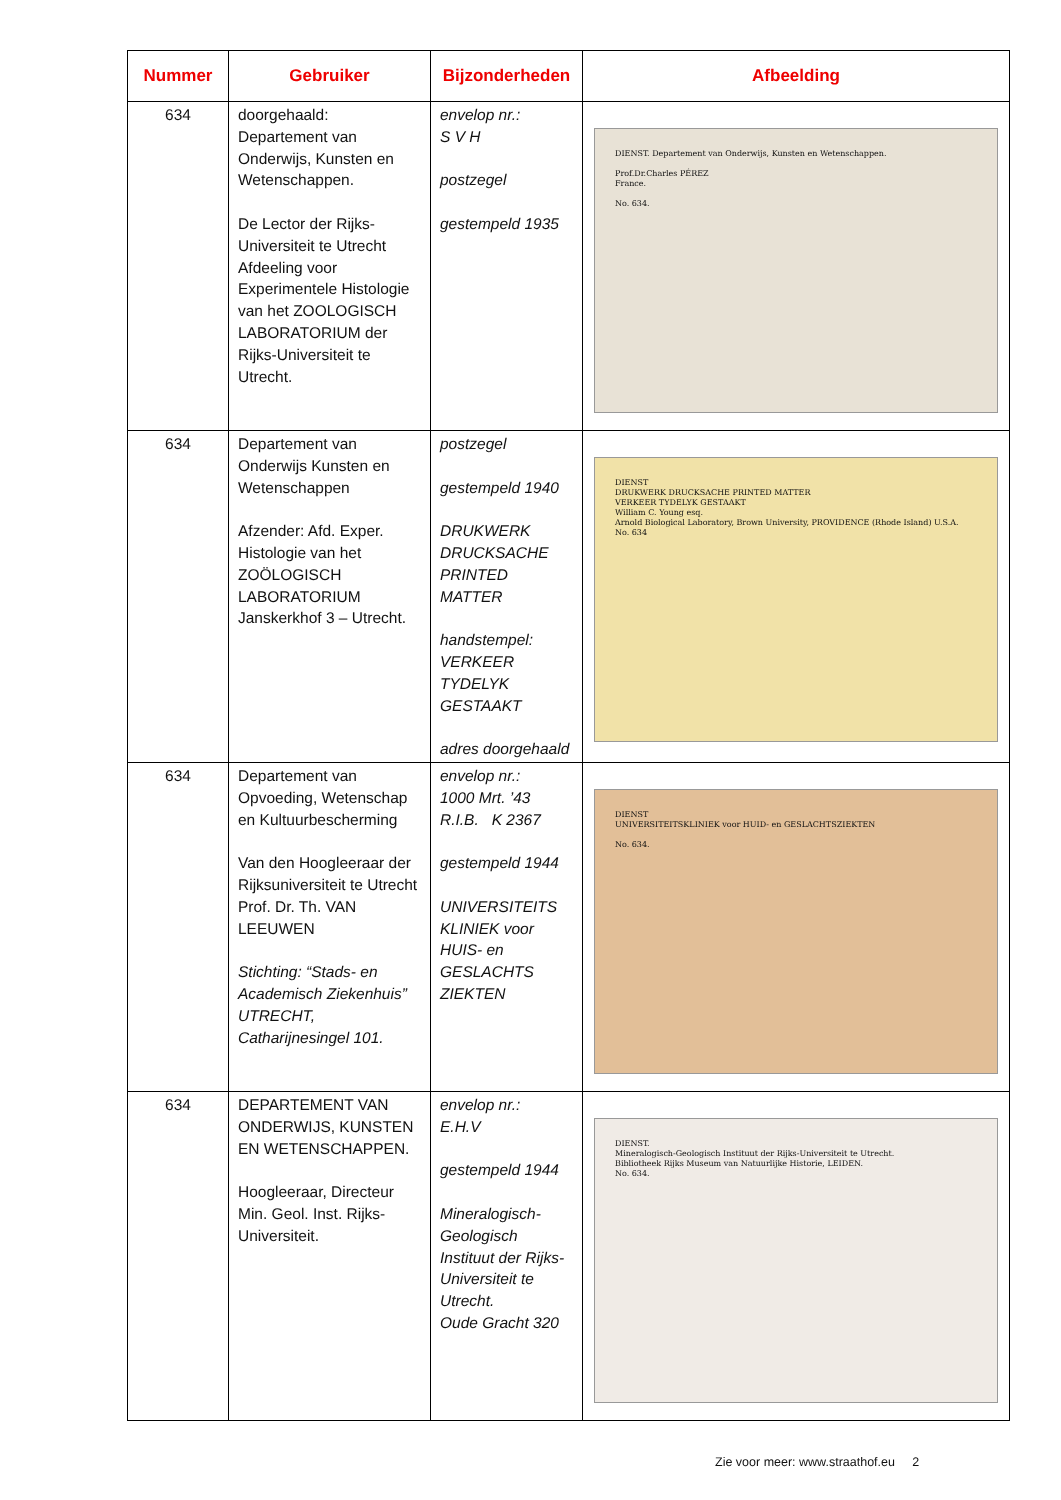| Nummer | Gebruiker | Bijzonderheden | Afbeelding |
| --- | --- | --- | --- |
| 634 | doorgehaald: Departement van Onderwijs, Kunsten en Wetenschappen. De Lector der Rijks-Universiteit te Utrecht Afdeeling voor Experimentele Histologie van het ZOOLOGISCH LABORATORIUM der Rijks-Universiteit te Utrecht. | envelop nr.: S V H postzegel gestempeld 1935 | DIENST. Departement van Onderwijs, Kunsten en Wetenschappen. Prof.Dr.Charles PÉREZ France. No. 634. |
| 634 | Departement van Onderwijs Kunsten en Wetenschappen Afzender: Afd. Exper. Histologie van het ZOÖLOGISCH LABORATORIUM Janskerkhof 3 – Utrecht. | postzegel gestempeld 1940 DRUKWERK DRUCKSACHE PRINTED MATTER handstempel: VERKEER TYDELYK GESTAAKT adres doorgehaald | DIENST DRUKWERK DRUCKSACHE PRINTED MATTER VERKEER TYDELYK GESTAAKT William C. Young esq. Arnold Biological Laboratory, Brown University, PROVIDENCE (Rhode Island) U.S.A. No. 634 |
| 634 | Departement van Opvoeding, Wetenschap en Kultuurbescherming Van den Hoogleeraar der Rijksuniversiteit te Utrecht Prof. Dr. Th. VAN LEEUWEN Stichting: “Stads- en Academisch Ziekenhuis” UTRECHT, Catharijnesingel 101. | envelop nr.: 1000 Mrt. ’43 R.I.B. K 2367 gestempeld 1944 UNIVERSITEITS KLINIEK voor HUIS- en GESLACHTS ZIEKTEN | DIENST UNIVERSITEITSKLINIEK voor HUID- en GESLACHTSZIEKTEN No. 634. |
| 634 | DEPARTEMENT VAN ONDERWIJS, KUNSTEN EN WETENSCHAPPEN. Hoogleeraar, Directeur Min. Geol. Inst. Rijks-Universiteit. | envelop nr.: E.H.V gestempeld 1944 Mineralogisch-Geologisch Instituut der Rijks-Universiteit te Utrecht. Oude Gracht 320 | DIENST. Mineralogisch-Geologisch Instituut der Rijks-Universiteit te Utrecht. Bibliotheek Rijks Museum van Natuurlijke Historie, LEIDEN. No. 634. |
Zie voor meer: www.straathof.eu 2